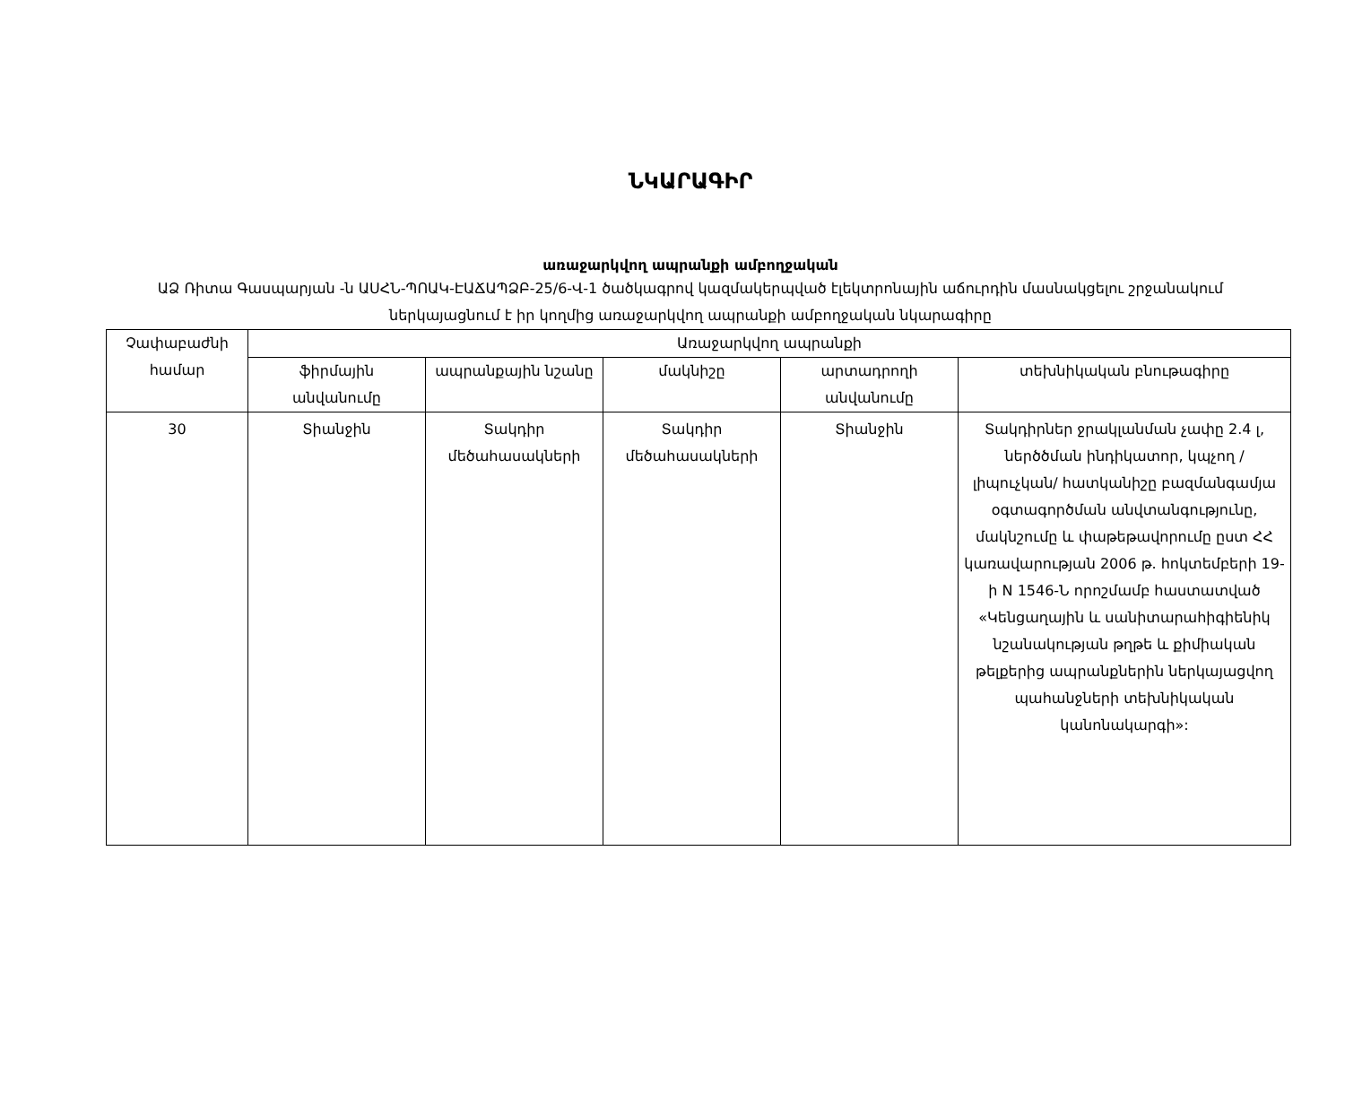ՆԿԱՐԱԳԻՐ
առաջարկվող ապրանքի ամբողջական
ԱՁ Ռիտա Գասպարյան -ն ԱՍՀՆ-ՊՈԱԿ-ԷԱՃԱՊՁԲ-25/6-Վ-1 ծածկագրով կազմակերպված էլեկտրոնային աճուրդին մասնակցելու շրջանակում ներկայացնում է իր կողմից առաջարկվող ապրանքի ամբողջական նկարագիրը
| Չափաբաժնի համար | Առաջարկվող ապրանքի | | | | |
| --- | --- | --- | --- | --- | --- |
| | ֆիրմային անվանումը | ապրանքային նշանը | մակնիշը | արտադրողի անվանումը | տեխնիկական բնութագիրը |
| 30 | Տիանջին | Տակդիր մեծահասակների | Տակդիր մեծահասակների | Տիանջին | Տակդիրներ ջրակլանման չափը 2.4 լ, ներծծման ինդիկատոր, կպչող /լիպուչկան/ հատկանիշը բազմանգամյա օգտագործման անվտանգությունը, մակնշումը և փաթեթավորումը ըստ ՀՀ կառավարության 2006 թ. հոկտեմբերի 19-ի N 1546-Ն որոշմամբ հաստատված «Կենցաղային և սանիտարահիգիենիկ նշանակության թղթե և քիմիական թելքերից ապրանքներին ներկայացվող պահանջների տեխնիկական կանոնակարգի»: |